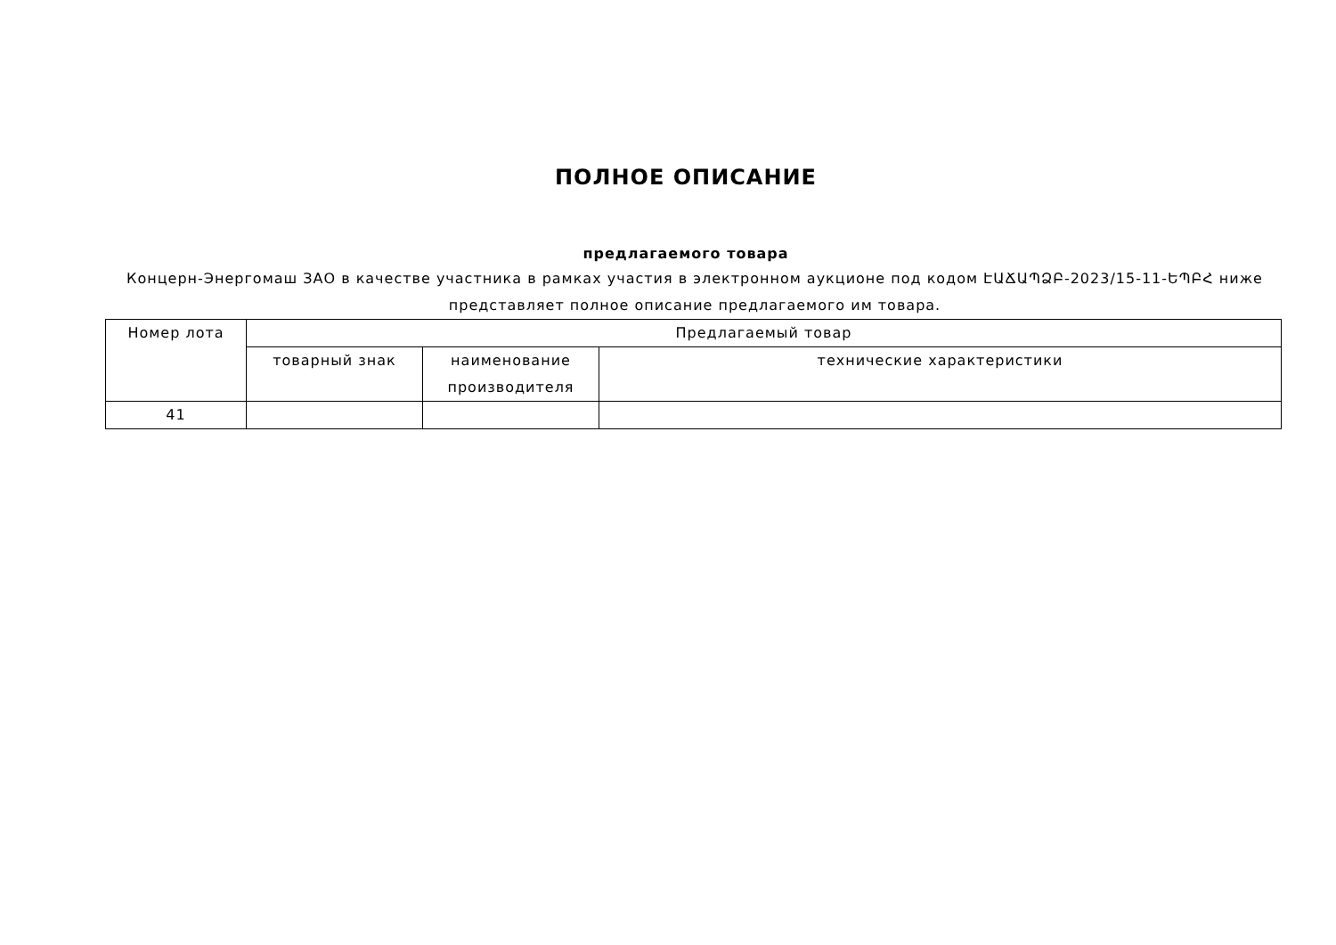ПОЛНОЕ ОПИСАНИЕ
предлагаемого товара
Концерн-Энергомаш ЗАО в качестве участника в рамках участия в электронном аукционе под кодом ԷԱՃԱՊՁԲ-2023/15-11-ԵՊԲՀ ниже представляет полное описание предлагаемого им товара.
| Номер лота | Предлагаемый товар | | |
| --- | --- | --- | --- |
| | товарный знак | наименование производителя | технические характеристики |
| 41 | | | |